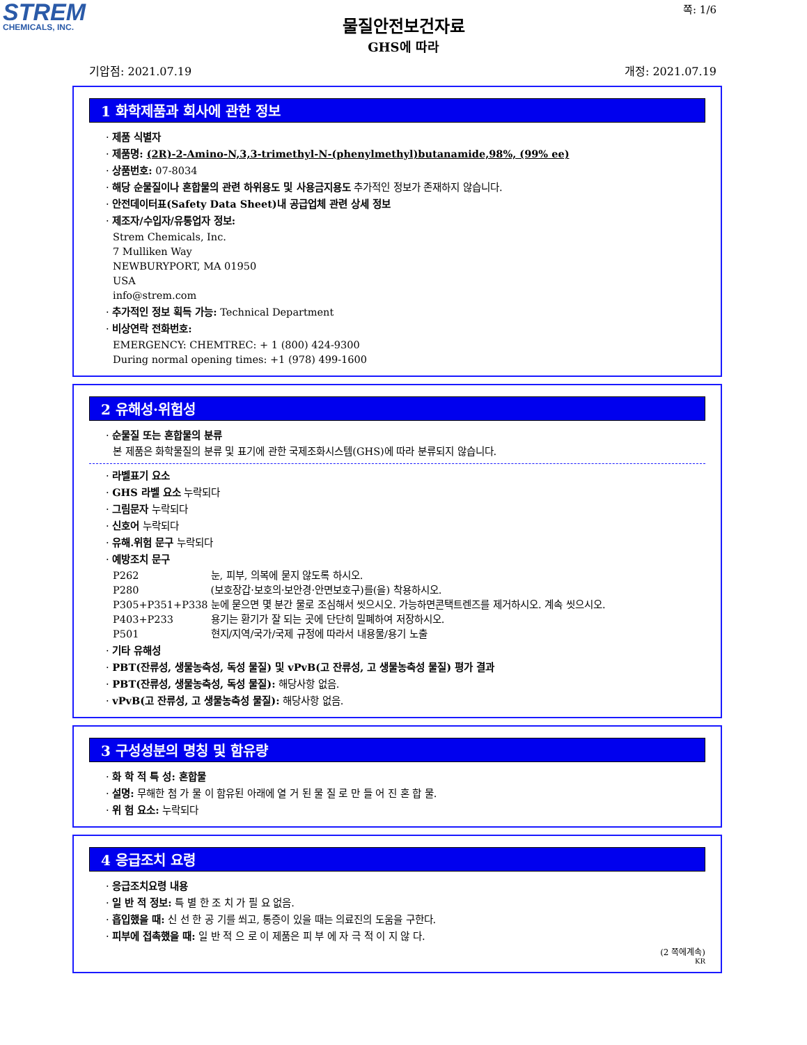STREM
CHEMICALS, INC.
쪽: 1/6
물질안전보건자료
GHS에 따라
기압점: 2021.07.19 개정: 2021.07.19
1 화학제품과 회사에 관한 정보
· 제품 식별자
· 제품명: (2R)-2-Amino-N,3,3-trimethyl-N-(phenylmethyl)butanamide,98%, (99% ee)
· 상품번호: 07-8034
· 해당 순물질이나 혼합물의 관련 하위용도 및 사용금지용도 추가적인 정보가 존재하지 않습니다.
· 안전데이터표(Safety Data Sheet)내 공급업체 관련 상세 정보
· 제조자/수입자/유통업자 정보:
Strem Chemicals, Inc.
7 Mulliken Way
NEWBURYPORT, MA 01950
USA
info@strem.com
· 추가적인 정보 획득 가능: Technical Department
· 비상연락 전화번호:
EMERGENCY: CHEMTREC: + 1 (800) 424-9300
During normal opening times: +1 (978) 499-1600
2 유해성·위험성
· 순물질 또는 혼합물의 분류
본 제품은 화학물질의 분류 및 표기에 관한 국제조화시스템(GHS)에 따라 분류되지 않습니다.
· 라벨표기 요소
· GHS 라벨 요소 누락되다
· 그림문자 누락되다
· 신호어 누락되다
· 유해.위험 문구 누락되다
· 예방조치 문구
| P262 | 눈, 피부, 의복에 묻지 않도록 하시오. |
| P280 | (보호장갑·보호의·보안경·안면보호구)를(을) 착용하시오. |
| P305+P351+P338 | 눈에 묻으면 몇 분간 물로 조심해서 씻으시오. 가능하면콘택트렌즈를 제거하시오. 계속 씻으시오. |
| P403+P233 | 용기는 환기가 잘 되는 곳에 단단히 밀폐하여 저장하시오. |
| P501 | 현지/지역/국가/국제 규정에 따라서 내용물/용기 노출 |
· 기타 유해성
· PBT(잔류성, 생물농축성, 독성 물질) 및 vPvB(고 잔류성, 고 생물농축성 물질) 평가 결과
· PBT(잔류성, 생물농축성, 독성 물질): 해당사항 없음.
· vPvB(고 잔류성, 고 생물농축성 물질): 해당사항 없음.
3 구성성분의 명칭 및 함유량
· 화 학 적 특 성: 혼합물
· 설명: 무해한 첨 가 물 이 함유된 아래에 열 거 된 물 질 로 만 들 어 진 혼 합 물.
· 위 험 요소: 누락되다
4 응급조치 요령
· 응급조치요령 내용
· 일 반 적 정보: 특 별 한 조 치 가 필 요 없음.
· 흡입했을 때: 신 선 한 공 기를 쐬고, 통증이 있을 때는 의료진의 도움을 구한다.
· 피부에 접촉했을 때: 일 반 적 으 로 이 제품은 피 부 에 자 극 적 이 지 않 다.
(2 쪽에계속)
KR